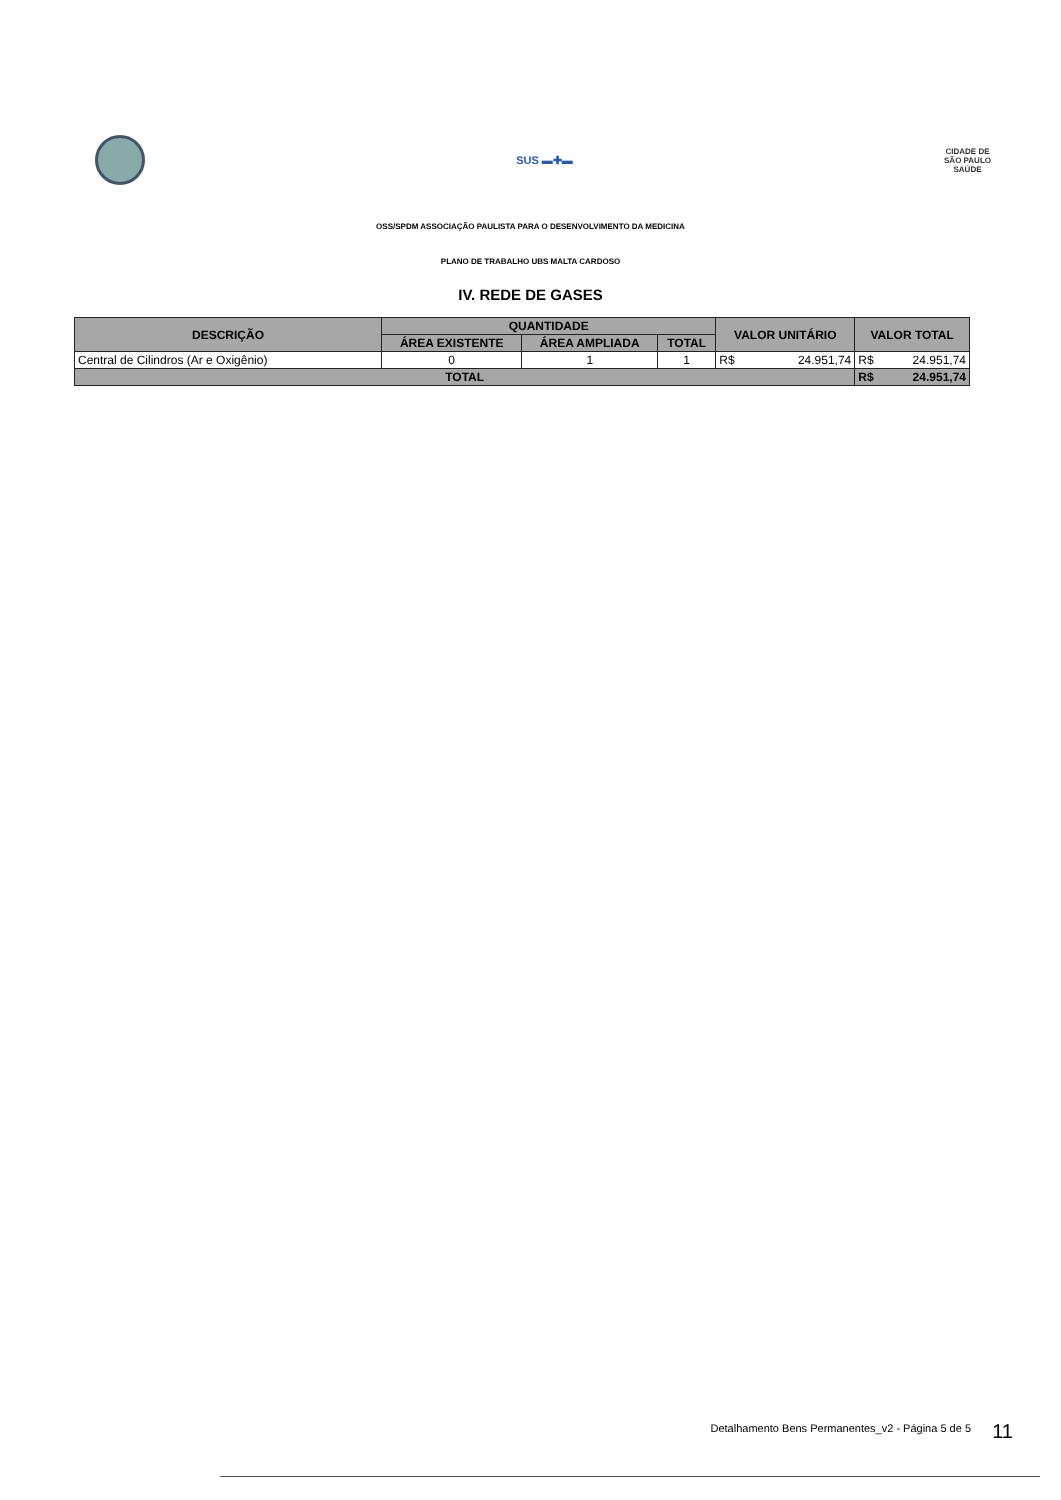SUS ▬✚▬
CIDADE DE
SÃO PAULO
SAÚDE
OSS/SPDM ASSOCIAÇÃO PAULISTA PARA O DESENVOLVIMENTO DA MEDICINA
PLANO DE TRABALHO UBS MALTA CARDOSO
IV. REDE DE GASES
| DESCRIÇÃO | QUANTIDADE | | | VALOR UNITÁRIO | | VALOR TOTAL | |
| --- | --- | --- | --- | --- | --- | --- | --- |
| | ÁREA EXISTENTE | ÁREA AMPLIADA | TOTAL | | | | |
| Central de Cilindros (Ar e Oxigênio) | 0 | 1 | 1 | R$ | 24.951,74 | R$ | 24.951,74 |
| TOTAL | | | | | | R$ | 24.951,74 |
Detalhamento Bens Permanentes_v2 - Página 5 de 5
11